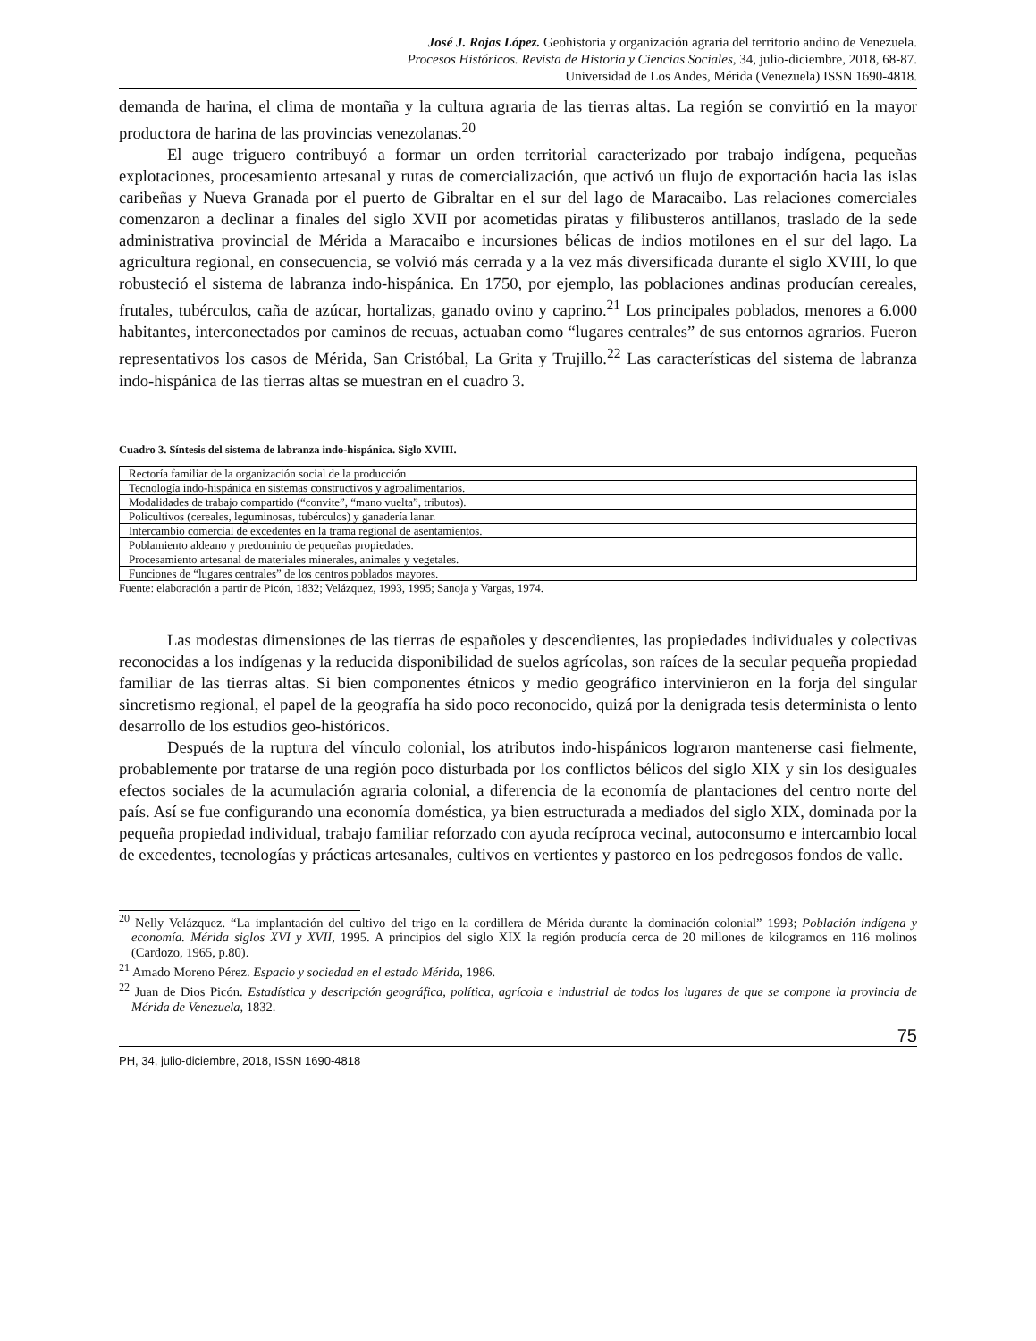José J. Rojas López. Geohistoria y organización agraria del territorio andino de Venezuela.
Procesos Históricos. Revista de Historia y Ciencias Sociales, 34, julio-diciembre, 2018, 68-87.
Universidad de Los Andes, Mérida (Venezuela) ISSN 1690-4818.
demanda de harina, el clima de montaña y la cultura agraria de las tierras altas. La región se convirtió en la mayor productora de harina de las provincias venezolanas.<sup>20</sup>
El auge triguero contribuyó a formar un orden territorial caracterizado por trabajo indígena, pequeñas explotaciones, procesamiento artesanal y rutas de comercialización, que activó un flujo de exportación hacia las islas caribeñas y Nueva Granada por el puerto de Gibraltar en el sur del lago de Maracaibo. Las relaciones comerciales comenzaron a declinar a finales del siglo XVII por acometidas piratas y filibusteros antillanos, traslado de la sede administrativa provincial de Mérida a Maracaibo e incursiones bélicas de indios motilones en el sur del lago. La agricultura regional, en consecuencia, se volvió más cerrada y a la vez más diversificada durante el siglo XVIII, lo que robusteció el sistema de labranza indo-hispánica. En 1750, por ejemplo, las poblaciones andinas producían cereales, frutales, tubérculos, caña de azúcar, hortalizas, ganado ovino y caprino.<sup>21</sup> Los principales poblados, menores a 6.000 habitantes, interconectados por caminos de recuas, actuaban como “lugares centrales” de sus entornos agrarios. Fueron representativos los casos de Mérida, San Cristóbal, La Grita y Trujillo.<sup>22</sup> Las características del sistema de labranza indo-hispánica de las tierras altas se muestran en el cuadro 3.
Cuadro 3. Síntesis del sistema de labranza indo-hispánica. Siglo XVIII.
| Rectoría familiar de la organización social de la producción |
| Tecnología indo-hispánica en sistemas constructivos y agroalimentarios. |
| Modalidades de trabajo compartido (“convite”, “mano vuelta”, tributos). |
| Policultivos (cereales, leguminosas, tubérculos) y ganadería lanar. |
| Intercambio comercial de excedentes en la trama regional de asentamientos. |
| Poblamiento aldeano y predominio de pequeñas propiedades. |
| Procesamiento artesanal de materiales minerales, animales y vegetales. |
| Funciones de “lugares centrales” de los centros poblados mayores. |
Fuente: elaboración a partir de Picón, 1832; Velázquez, 1993, 1995; Sanoja y Vargas, 1974.
Las modestas dimensiones de las tierras de españoles y descendientes, las propiedades individuales y colectivas reconocidas a los indígenas y la reducida disponibilidad de suelos agrícolas, son raíces de la secular pequeña propiedad familiar de las tierras altas. Si bien componentes étnicos y medio geográfico intervinieron en la forja del singular sincretismo regional, el papel de la geografía ha sido poco reconocido, quizá por la denigrada tesis determinista o lento desarrollo de los estudios geo-históricos.
Después de la ruptura del vínculo colonial, los atributos indo-hispánicos lograron mantenerse casi fielmente, probablemente por tratarse de una región poco disturbada por los conflictos bélicos del siglo XIX y sin los desiguales efectos sociales de la acumulación agraria colonial, a diferencia de la economía de plantaciones del centro norte del país. Así se fue configurando una economía doméstica, ya bien estructurada a mediados del siglo XIX, dominada por la pequeña propiedad individual, trabajo familiar reforzado con ayuda recíproca vecinal, autoconsumo e intercambio local de excedentes, tecnologías y prácticas artesanales, cultivos en vertientes y pastoreo en los pedregosos fondos de valle.
<sup>20</sup> Nelly Velázquez. “La implantación del cultivo del trigo en la cordillera de Mérida durante la dominación colonial” 1993; Población indígena y economía. Mérida siglos XVI y XVII, 1995. A principios del siglo XIX la región producía cerca de 20 millones de kilogramos en 116 molinos (Cardozo, 1965, p.80).
<sup>21</sup> Amado Moreno Pérez. Espacio y sociedad en el estado Mérida, 1986.
<sup>22</sup> Juan de Dios Picón. Estadística y descripción geográfica, política, agrícola e industrial de todos los lugares de que se compone la provincia de Mérida de Venezuela, 1832.
75
PH, 34, julio-diciembre, 2018, ISSN 1690-4818